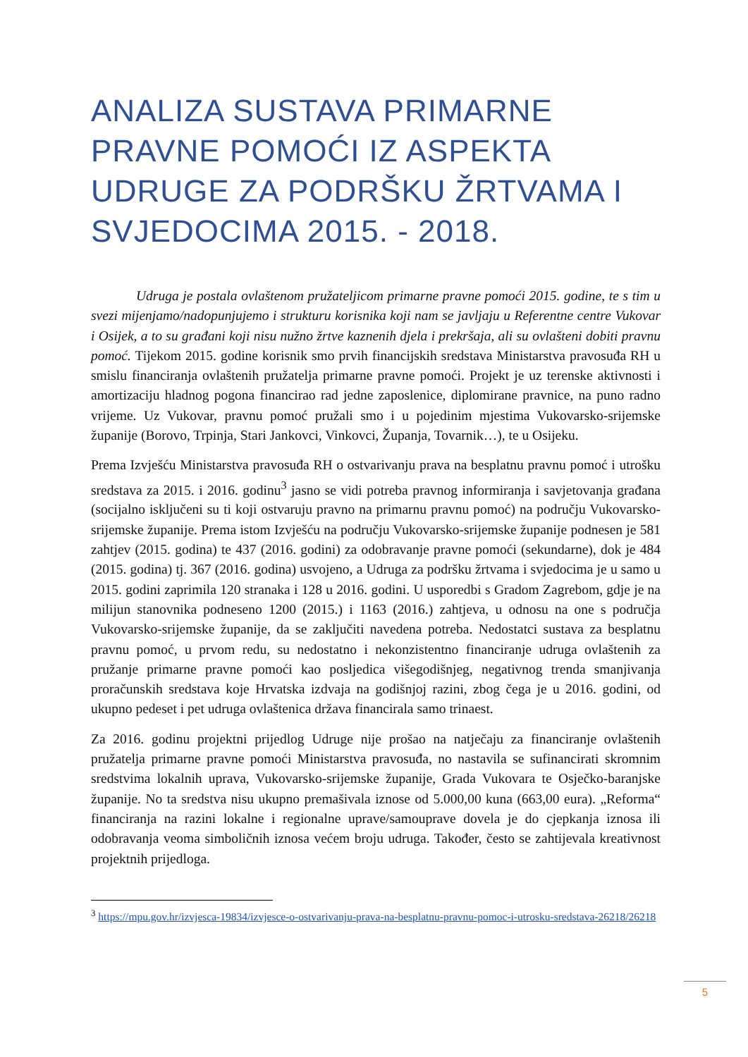ANALIZA SUSTAVA PRIMARNE PRAVNE POMOĆI IZ ASPEKTA UDRUGE ZA PODRŠKU ŽRTVAMA I SVJEDOCIMA 2015. - 2018.
Udruga je postala ovlaštenom pružateljicom primarne pravne pomoći 2015. godine, te s tim u svezi mijenjamo/nadopunjujemo i strukturu korisnika koji nam se javljaju u Referentne centre Vukovar i Osijek, a to su građani koji nisu nužno žrtve kaznenih djela i prekršaja, ali su ovlašteni dobiti pravnu pomoć. Tijekom 2015. godine korisnik smo prvih financijskih sredstava Ministarstva pravosuđa RH u smislu financiranja ovlaštenih pružatelja primarne pravne pomoći. Projekt je uz terenske aktivnosti i amortizaciju hladnog pogona financirao rad jedne zaposlenice, diplomirane pravnice, na puno radno vrijeme. Uz Vukovar, pravnu pomoć pružali smo i u pojedinim mjestima Vukovarsko-srijemske županije (Borovo, Trpinja, Stari Jankovci, Vinkovci, Županja, Tovarnik…), te u Osijeku.
Prema Izvješću Ministarstva pravosuđa RH o ostvarivanju prava na besplatnu pravnu pomoć i utrošku sredstava za 2015. i 2016. godinu<sup>3</sup> jasno se vidi potreba pravnog informiranja i savjetovanja građana (socijalno isključeni su ti koji ostvaruju pravno na primarnu pravnu pomoć) na području Vukovarsko-srijemske županije. Prema istom Izvješću na području Vukovarsko-srijemske županije podnesen je 581 zahtjev (2015. godina) te 437 (2016. godini) za odobravanje pravne pomoći (sekundarne), dok je 484 (2015. godina) tj. 367 (2016. godina) usvojeno, a Udruga za podršku žrtvama i svjedocima je u samo u 2015. godini zaprimila 120 stranaka i 128 u 2016. godini. U usporedbi s Gradom Zagrebom, gdje je na milijun stanovnika podneseno 1200 (2015.) i 1163 (2016.) zahtjeva, u odnosu na one s područja Vukovarsko-srijemske županije, da se zaključiti navedena potreba. Nedostatci sustava za besplatnu pravnu pomoć, u prvom redu, su nedostatno i nekonzistentno financiranje udruga ovlaštenih za pružanje primarne pravne pomoći kao posljedica višegodišnjeg, negativnog trenda smanjivanja proračunskih sredstava koje Hrvatska izdvaja na godišnjoj razini, zbog čega je u 2016. godini, od ukupno pedeset i pet udruga ovlaštenica država financirala samo trinaest.
Za 2016. godinu projektni prijedlog Udruge nije prošao na natječaju za financiranje ovlaštenih pružatelja primarne pravne pomoći Ministarstva pravosuđa, no nastavila se sufinancirati skromnim sredstvima lokalnih uprava, Vukovarsko-srijemske županije, Grada Vukovara te Osječko-baranjske županije. No ta sredstva nisu ukupno premašivala iznose od 5.000,00 kuna (663,00 eura). „Reforma“ financiranja na razini lokalne i regionalne uprave/samouprave dovela je do cjepkanja iznosa ili odobravanja veoma simboličnih iznosa većem broju udruga. Također, često se zahtijevala kreativnost projektnih prijedloga.
<sup>3</sup> https://mpu.gov.hr/izvjesca-19834/izvjesce-o-ostvarivanju-prava-na-besplatnu-pravnu-pomoc-i-utrosku-sredstava-26218/26218
5